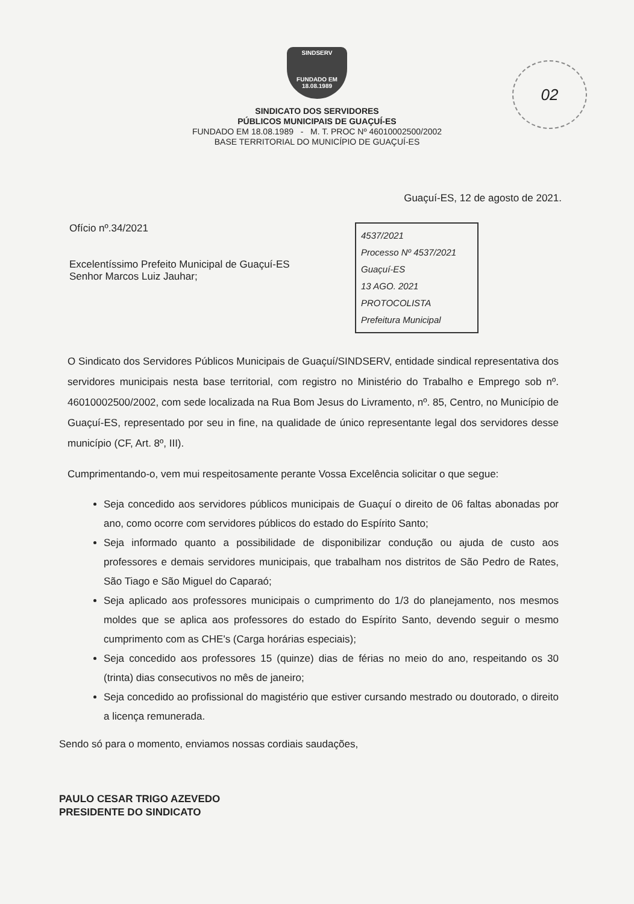02
SINDSERV
FUNDADO EM 18.08.1989
SINDICATO DOS SERVIDORES
PÚBLICOS MUNICIPAIS DE GUAÇUÍ-ES
FUNDADO EM 18.08.1989 - M. T. PROC Nº 46010002500/2002
BASE TERRITORIAL DO MUNICÍPIO DE GUAÇUÍ-ES
Guaçuí-ES, 12 de agosto de 2021.
Ofício nº.34/2021
Excelentíssimo Prefeito Municipal de Guaçuí-ES
Senhor Marcos Luiz Jauhar;
4537/2021
Processo Nº 4537/2021
Guaçuí-ES
13 AGO. 2021
PROTOCOLISTA
Prefeitura Municipal
O Sindicato dos Servidores Públicos Municipais de Guaçuí/SINDSERV, entidade sindical representativa dos servidores municipais nesta base territorial, com registro no Ministério do Trabalho e Emprego sob nº. 46010002500/2002, com sede localizada na Rua Bom Jesus do Livramento, nº. 85, Centro, no Município de Guaçuí-ES, representado por seu in fine, na qualidade de único representante legal dos servidores desse município (CF, Art. 8º, III).
Cumprimentando-o, vem mui respeitosamente perante Vossa Excelência solicitar o que segue:
Seja concedido aos servidores públicos municipais de Guaçuí o direito de 06 faltas abonadas por ano, como ocorre com servidores públicos do estado do Espírito Santo;
Seja informado quanto a possibilidade de disponibilizar condução ou ajuda de custo aos professores e demais servidores municipais, que trabalham nos distritos de São Pedro de Rates, São Tiago e São Miguel do Caparaó;
Seja aplicado aos professores municipais o cumprimento do 1/3 do planejamento, nos mesmos moldes que se aplica aos professores do estado do Espírito Santo, devendo seguir o mesmo cumprimento com as CHE's (Carga horárias especiais);
Seja concedido aos professores 15 (quinze) dias de férias no meio do ano, respeitando os 30 (trinta) dias consecutivos no mês de janeiro;
Seja concedido ao profissional do magistério que estiver cursando mestrado ou doutorado, o direito a licença remunerada.
Sendo só para o momento, enviamos nossas cordiais saudações,
PAULO CESAR TRIGO AZEVEDO
PRESIDENTE DO SINDICATO